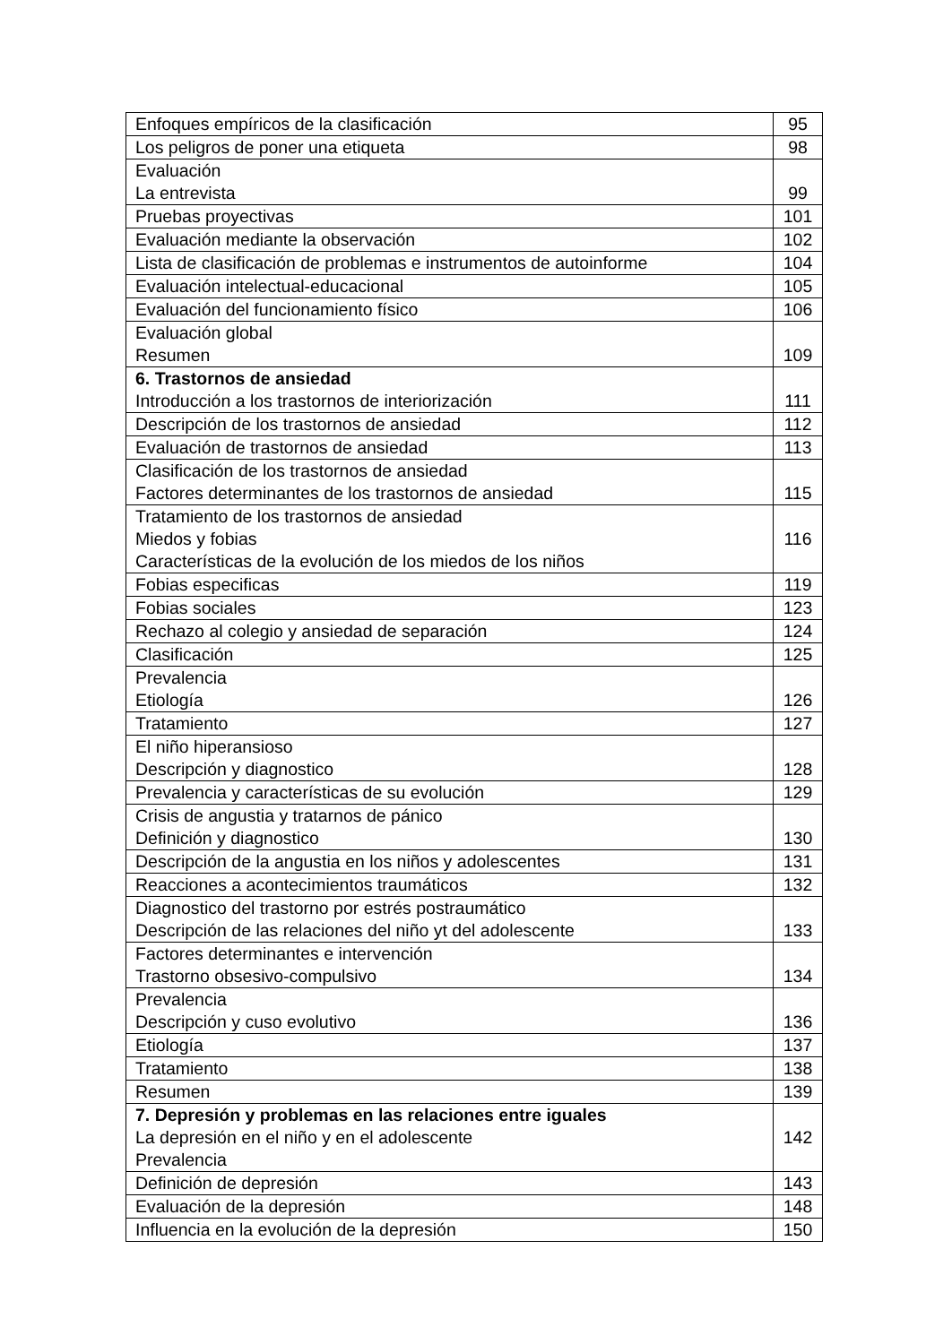| Enfoques empíricos de la clasificación | 95 |
| Los peligros de poner una etiqueta | 98 |
| Evaluación La entrevista | 99 |
| Pruebas proyectivas | 101 |
| Evaluación mediante la observación | 102 |
| Lista de clasificación de problemas e instrumentos de autoinforme | 104 |
| Evaluación intelectual-educacional | 105 |
| Evaluación del funcionamiento físico | 106 |
| Evaluación global Resumen | 109 |
| 6. Trastornos de ansiedad Introducción a los trastornos de interiorización | 111 |
| Descripción de los trastornos de ansiedad | 112 |
| Evaluación de trastornos de ansiedad | 113 |
| Clasificación de los trastornos de ansiedad Factores determinantes de los trastornos de ansiedad | 115 |
| Tratamiento de los trastornos de ansiedad Miedos y fobias Características de la evolución de los miedos de los niños | 116 |
| Fobias especificas | 119 |
| Fobias sociales | 123 |
| Rechazo al colegio y ansiedad de separación | 124 |
| Clasificación | 125 |
| Prevalencia Etiología | 126 |
| Tratamiento | 127 |
| El niño hiperansioso Descripción y diagnostico | 128 |
| Prevalencia y características de su evolución | 129 |
| Crisis de angustia y tratarnos de pánico Definición y diagnostico | 130 |
| Descripción de la angustia en los niños y adolescentes | 131 |
| Reacciones a acontecimientos traumáticos | 132 |
| Diagnostico del trastorno por estrés postraumático Descripción de las relaciones del niño yt del adolescente | 133 |
| Factores determinantes e intervención Trastorno obsesivo-compulsivo | 134 |
| Prevalencia Descripción y cuso evolutivo | 136 |
| Etiología | 137 |
| Tratamiento | 138 |
| Resumen | 139 |
| 7. Depresión y problemas en las relaciones entre iguales La depresión en el niño y en el adolescente Prevalencia | 142 |
| Definición de depresión | 143 |
| Evaluación de la depresión | 148 |
| Influencia en la evolución de la depresión | 150 |